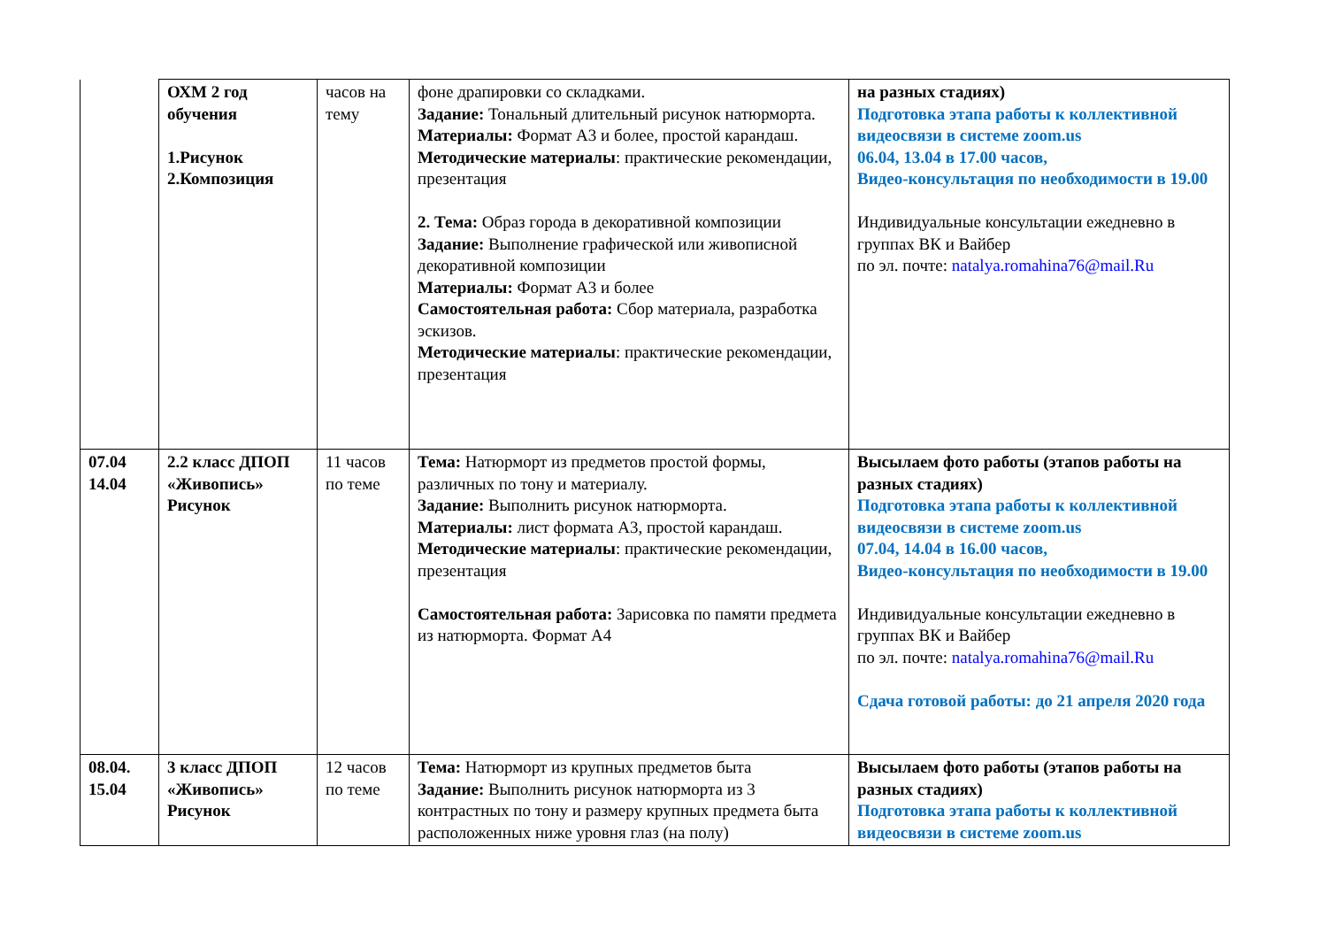| | ОХМ 2 год обучения 1.Рисунок 2.Композиция | часов на тему | фоне драпировки со складками. Задание: Тональный длительный рисунок натюрморта. Материалы: Формат А3 и более, простой карандаш. Методические материалы : практические рекомендации, презентация 2. Тема: Образ города в декоративной композиции Задание: Выполнение графической или живописной декоративной композиции Материалы: Формат А3 и более Самостоятельная работа: Сбор материала, разработка эскизов. Методические материалы : практические рекомендации, презентация | на разных стадиях) Подготовка этапа работы к коллективной видеосвязи в системе zoom.us 06.04, 13.04 в 17.00 часов, Видео-консультация по необходимости в 19.00 Индивидуальные консультации ежедневно в группах ВК и Вайбер по эл. почте: natalya.romahina76@mail.Ru |
| 07.04 14.04 | 2.2 класс ДПОП «Живопись» Рисунок | 11 часов по теме | Тема: Натюрморт из предметов простой формы, различных по тону и материалу. Задание: Выполнить рисунок натюрморта. Материалы: лист формата А3, простой карандаш. Методические материалы : практические рекомендации, презентация Самостоятельная работа: Зарисовка по памяти предмета из натюрморта. Формат А4 | Высылаем фото работы (этапов работы на разных стадиях) Подготовка этапа работы к коллективной видеосвязи в системе zoom.us 07.04, 14.04 в 16.00 часов, Видео-консультация по необходимости в 19.00 Индивидуальные консультации ежедневно в группах ВК и Вайбер по эл. почте: natalya.romahina76@mail.Ru Сдача готовой работы: до 21 апреля 2020 года |
| 08.04. 15.04 | 3 класс ДПОП «Живопись» Рисунок | 12 часов по теме | Тема: Натюрморт из крупных предметов быта Задание: Выполнить рисунок натюрморта из 3 контрастных по тону и размеру крупных предмета быта расположенных ниже уровня глаз (на полу) | Высылаем фото работы (этапов работы на разных стадиях) Подготовка этапа работы к коллективной видеосвязи в системе zoom.us |